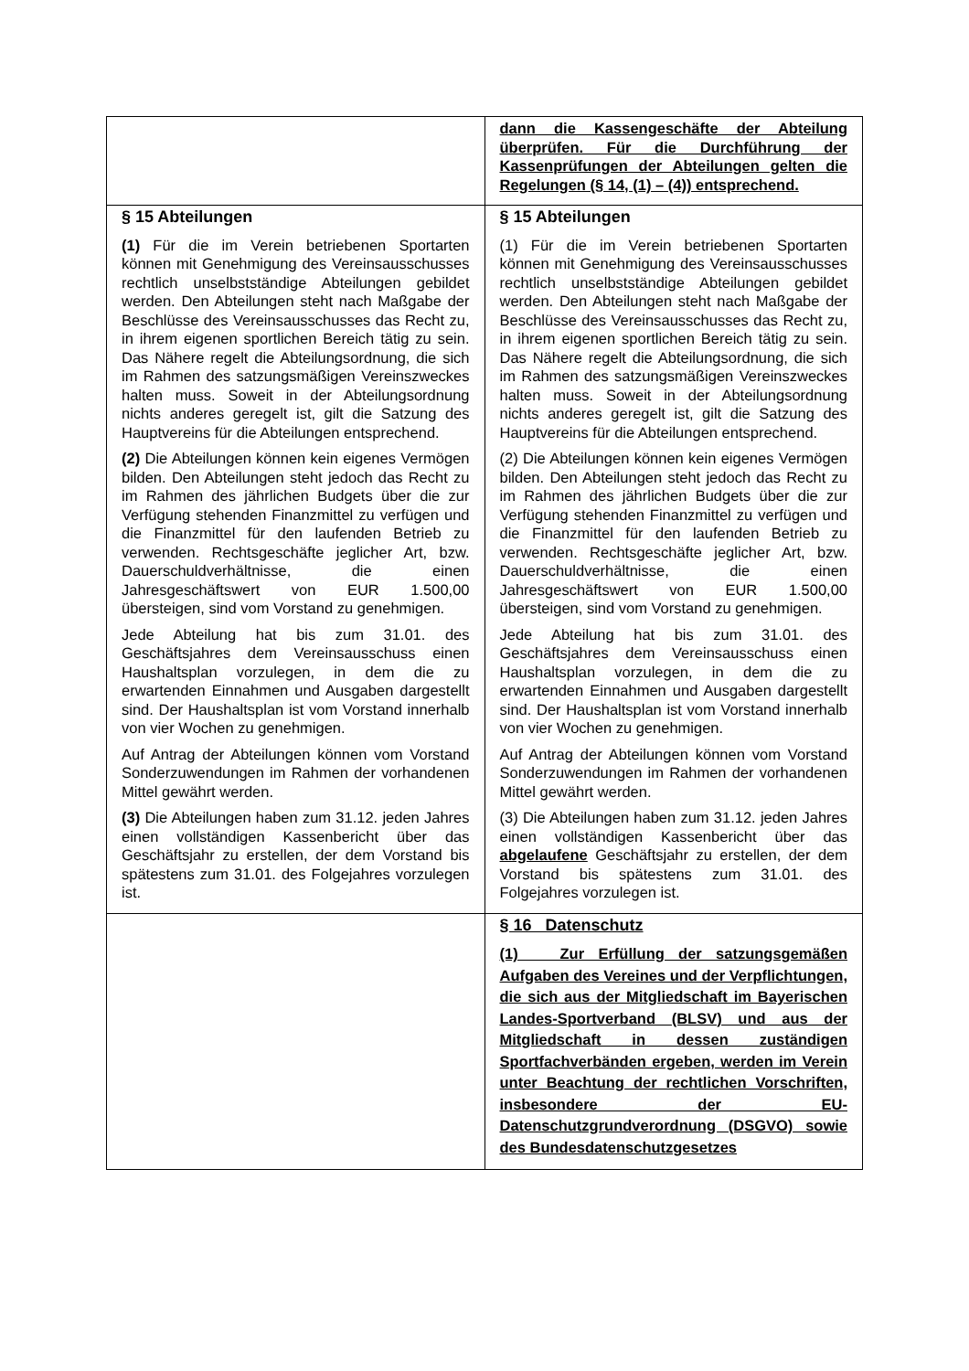| | dann die Kassengeschäfte der Abteilung überprüfen. Für die Durchführung der Kassenprüfungen der Abteilungen gelten die Regelungen (§ 14, (1) – (4)) entsprechend. |
| § 15 Abteilungen (1) Für die im Verein betriebenen Sportarten können mit Genehmigung des Vereinsausschusses rechtlich unselbstständige Abteilungen gebildet werden. Den Abteilungen steht nach Maßgabe der Beschlüsse des Vereinsausschusses das Recht zu, in ihrem eigenen sportlichen Bereich tätig zu sein. Das Nähere regelt die Abteilungsordnung, die sich im Rahmen des satzungsmäßigen Vereinszweckes halten muss. Soweit in der Abteilungsordnung nichts anderes geregelt ist, gilt die Satzung des Hauptvereins für die Abteilungen entsprechend. (2) Die Abteilungen können kein eigenes Vermögen bilden. Den Abteilungen steht jedoch das Recht zu im Rahmen des jährlichen Budgets über die zur Verfügung stehenden Finanzmittel zu verfügen und die Finanzmittel für den laufenden Betrieb zu verwenden. Rechtsgeschäfte jeglicher Art, bzw. Dauerschuldverhältnisse, die einen Jahresgeschäftswert von EUR 1.500,00 übersteigen, sind vom Vorstand zu genehmigen. Jede Abteilung hat bis zum 31.01. des Geschäftsjahres dem Vereinsausschuss einen Haushaltsplan vorzulegen, in dem die zu erwartenden Einnahmen und Ausgaben dargestellt sind. Der Haushaltsplan ist vom Vorstand innerhalb von vier Wochen zu genehmigen. Auf Antrag der Abteilungen können vom Vorstand Sonderzuwendungen im Rahmen der vorhandenen Mittel gewährt werden. (3) Die Abteilungen haben zum 31.12. jeden Jahres einen vollständigen Kassenbericht über das Geschäftsjahr zu erstellen, der dem Vorstand bis spätestens zum 31.01. des Folgejahres vorzulegen ist. | § 15 Abteilungen (1) Für die im Verein betriebenen Sportarten können mit Genehmigung des Vereinsausschusses rechtlich unselbstständige Abteilungen gebildet werden. Den Abteilungen steht nach Maßgabe der Beschlüsse des Vereinsausschusses das Recht zu, in ihrem eigenen sportlichen Bereich tätig zu sein. Das Nähere regelt die Abteilungsordnung, die sich im Rahmen des satzungsmäßigen Vereinszweckes halten muss. Soweit in der Abteilungsordnung nichts anderes geregelt ist, gilt die Satzung des Hauptvereins für die Abteilungen entsprechend. (2) Die Abteilungen können kein eigenes Vermögen bilden. Den Abteilungen steht jedoch das Recht zu im Rahmen des jährlichen Budgets über die zur Verfügung stehenden Finanzmittel zu verfügen und die Finanzmittel für den laufenden Betrieb zu verwenden. Rechtsgeschäfte jeglicher Art, bzw. Dauerschuldverhältnisse, die einen Jahresgeschäftswert von EUR 1.500,00 übersteigen, sind vom Vorstand zu genehmigen. Jede Abteilung hat bis zum 31.01. des Geschäftsjahres dem Vereinsausschuss einen Haushaltsplan vorzulegen, in dem die zu erwartenden Einnahmen und Ausgaben dargestellt sind. Der Haushaltsplan ist vom Vorstand innerhalb von vier Wochen zu genehmigen. Auf Antrag der Abteilungen können vom Vorstand Sonderzuwendungen im Rahmen der vorhandenen Mittel gewährt werden. (3) Die Abteilungen haben zum 31.12. jeden Jahres einen vollständigen Kassenbericht über das abgelaufene Geschäftsjahr zu erstellen, der dem Vorstand bis spätestens zum 31.01. des Folgejahres vorzulegen ist. |
| | § 16 Datenschutz (1) Zur Erfüllung der satzungsgemäßen Aufgaben des Vereines und der Verpflichtungen, die sich aus der Mitgliedschaft im Bayerischen Landes-Sportverband (BLSV) und aus der Mitgliedschaft in dessen zuständigen Sportfachverbänden ergeben, werden im Verein unter Beachtung der rechtlichen Vorschriften, insbesondere der EU-Datenschutzgrundverordnung (DSGVO) sowie des Bundesdatenschutzgesetzes |